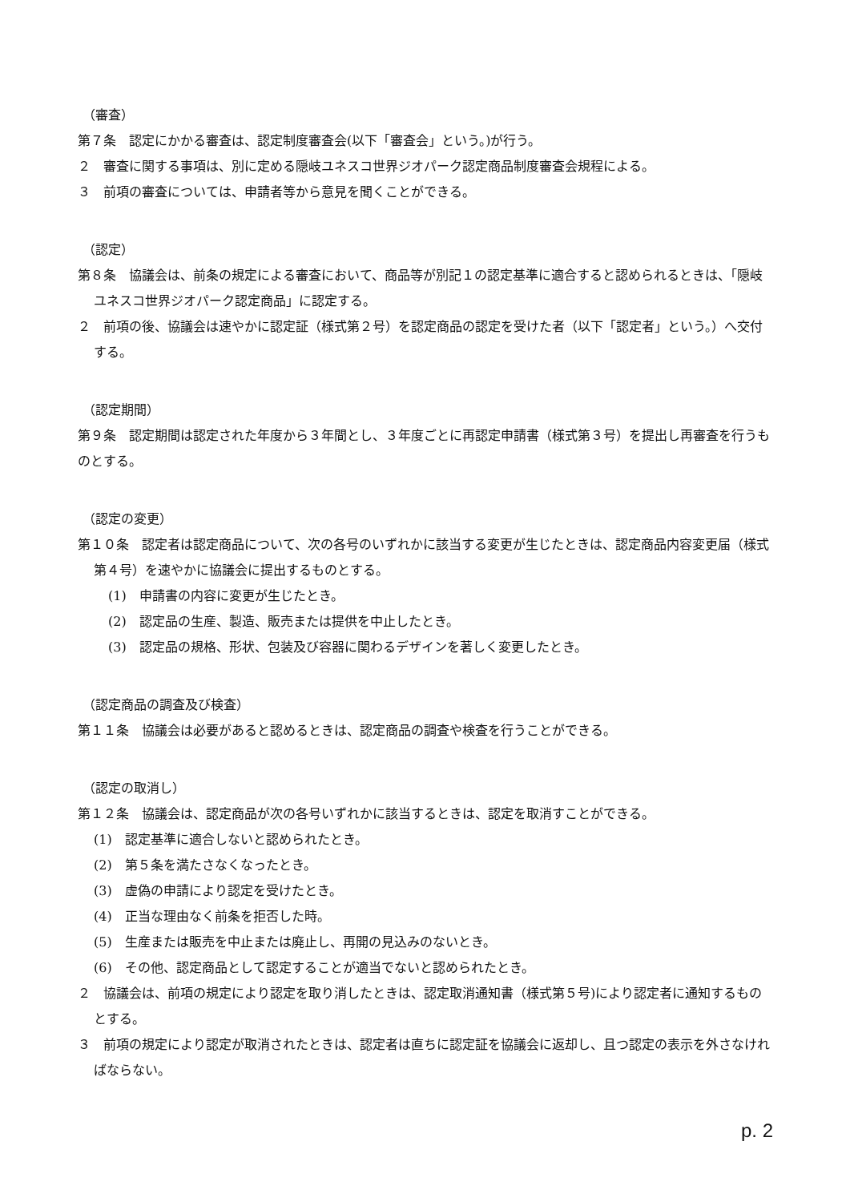（審査）
第７条　認定にかかる審査は、認定制度審査会(以下「審査会」という。)が行う。
２　審査に関する事項は、別に定める隠岐ユネスコ世界ジオパーク認定商品制度審査会規程による。
３　前項の審査については、申請者等から意見を聞くことができる。
（認定）
第８条　協議会は、前条の規定による審査において、商品等が別記１の認定基準に適合すると認められるときは、「隠岐ユネスコ世界ジオパーク認定商品」に認定する。
２　前項の後、協議会は速やかに認定証（様式第２号）を認定商品の認定を受けた者（以下「認定者」という。）へ交付する。
（認定期間）
第９条　認定期間は認定された年度から３年間とし、３年度ごとに再認定申請書（様式第３号）を提出し再審査を行うものとする。
（認定の変更）
第１０条　認定者は認定商品について、次の各号のいずれかに該当する変更が生じたときは、認定商品内容変更届（様式第４号）を速やかに協議会に提出するものとする。
(1)　申請書の内容に変更が生じたとき。
(2)　認定品の生産、製造、販売または提供を中止したとき。
(3)　認定品の規格、形状、包装及び容器に関わるデザインを著しく変更したとき。
（認定商品の調査及び検査）
第１１条　協議会は必要があると認めるときは、認定商品の調査や検査を行うことができる。
（認定の取消し）
第１２条　協議会は、認定商品が次の各号いずれかに該当するときは、認定を取消すことができる。
(1)　認定基準に適合しないと認められたとき。
(2)　第５条を満たさなくなったとき。
(3)　虚偽の申請により認定を受けたとき。
(4)　正当な理由なく前条を拒否した時。
(5)　生産または販売を中止または廃止し、再開の見込みのないとき。
(6)　その他、認定商品として認定することが適当でないと認められたとき。
２　協議会は、前項の規定により認定を取り消したときは、認定取消通知書（様式第５号)により認定者に通知するものとする。
３　前項の規定により認定が取消されたときは、認定者は直ちに認定証を協議会に返却し、且つ認定の表示を外さなければならない。
p. 2